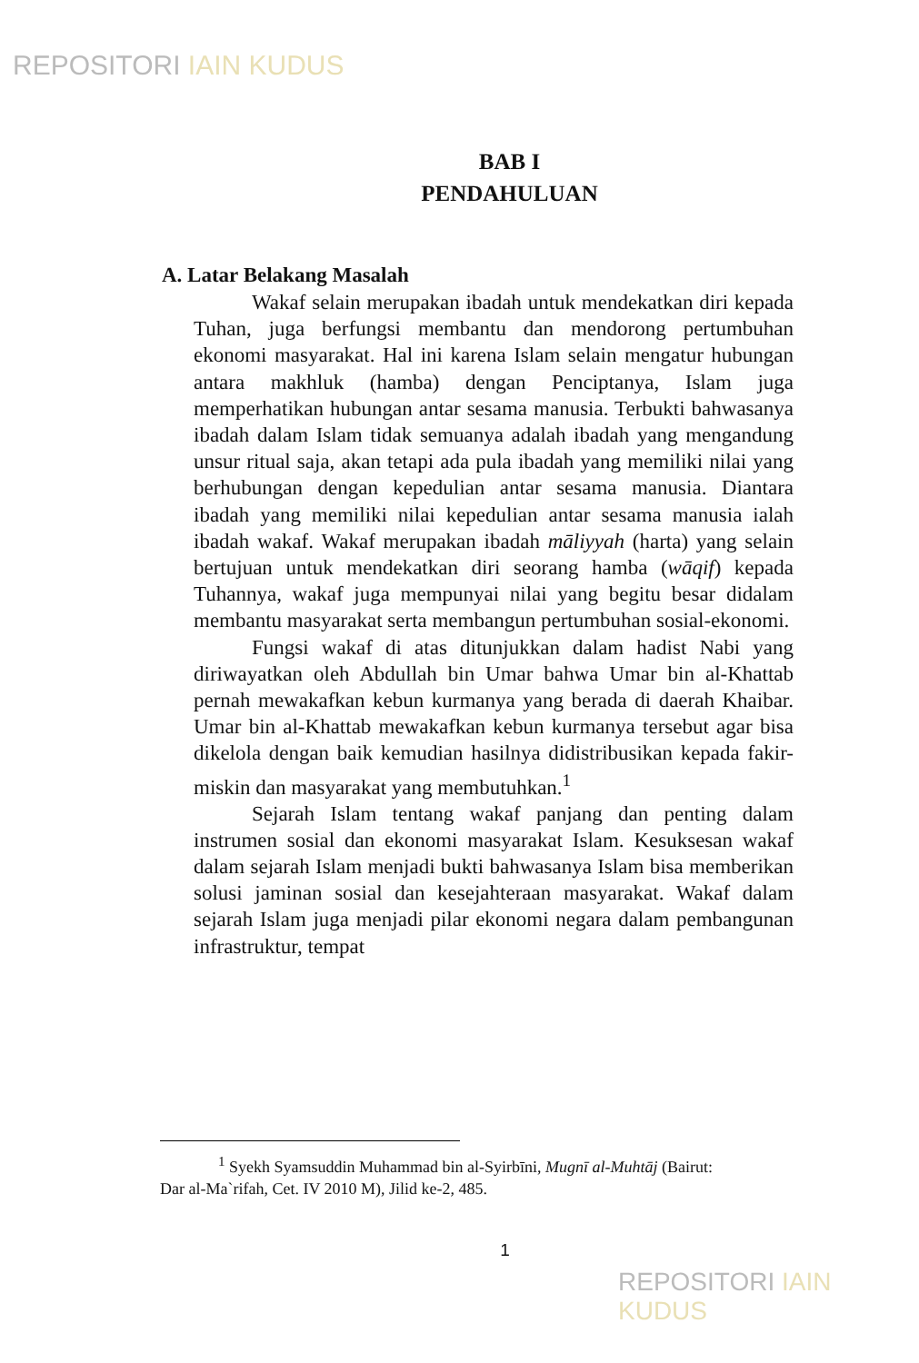REPOSITORI IAIN KUDUS
BAB I
PENDAHULUAN
A. Latar Belakang Masalah
Wakaf selain merupakan ibadah untuk mendekatkan diri kepada Tuhan, juga berfungsi membantu dan mendorong pertumbuhan ekonomi masyarakat. Hal ini karena Islam selain mengatur hubungan antara makhluk (hamba) dengan Penciptanya, Islam juga memperhatikan hubungan antar sesama manusia. Terbukti bahwasanya ibadah dalam Islam tidak semuanya adalah ibadah yang mengandung unsur ritual saja, akan tetapi ada pula ibadah yang memiliki nilai yang berhubungan dengan kepedulian antar sesama manusia. Diantara ibadah yang memiliki nilai kepedulian antar sesama manusia ialah ibadah wakaf. Wakaf merupakan ibadah māliyyah (harta) yang selain bertujuan untuk mendekatkan diri seorang hamba (wāqif) kepada Tuhannya, wakaf juga mempunyai nilai yang begitu besar didalam membantu masyarakat serta membangun pertumbuhan sosial-ekonomi.
Fungsi wakaf di atas ditunjukkan dalam hadist Nabi yang diriwayatkan oleh Abdullah bin Umar bahwa Umar bin al-Khattab pernah mewakafkan kebun kurmanya yang berada di daerah Khaibar. Umar bin al-Khattab mewakafkan kebun kurmanya tersebut agar bisa dikelola dengan baik kemudian hasilnya didistribusikan kepada fakir-miskin dan masyarakat yang membutuhkan.<sup>1</sup>
Sejarah Islam tentang wakaf panjang dan penting dalam instrumen sosial dan ekonomi masyarakat Islam. Kesuksesan wakaf dalam sejarah Islam menjadi bukti bahwasanya Islam bisa memberikan solusi jaminan sosial dan kesejahteraan masyarakat. Wakaf dalam sejarah Islam juga menjadi pilar ekonomi negara dalam pembangunan infrastruktur, tempat
<sup>1</sup> Syekh Syamsuddin Muhammad bin al-Syirbīni, Mugnī al-Muhtāj (Bairut:
Dar al-Ma`rifah, Cet. IV 2010 M), Jilid ke-2, 485.
1
REPOSITORI IAIN KUDUS